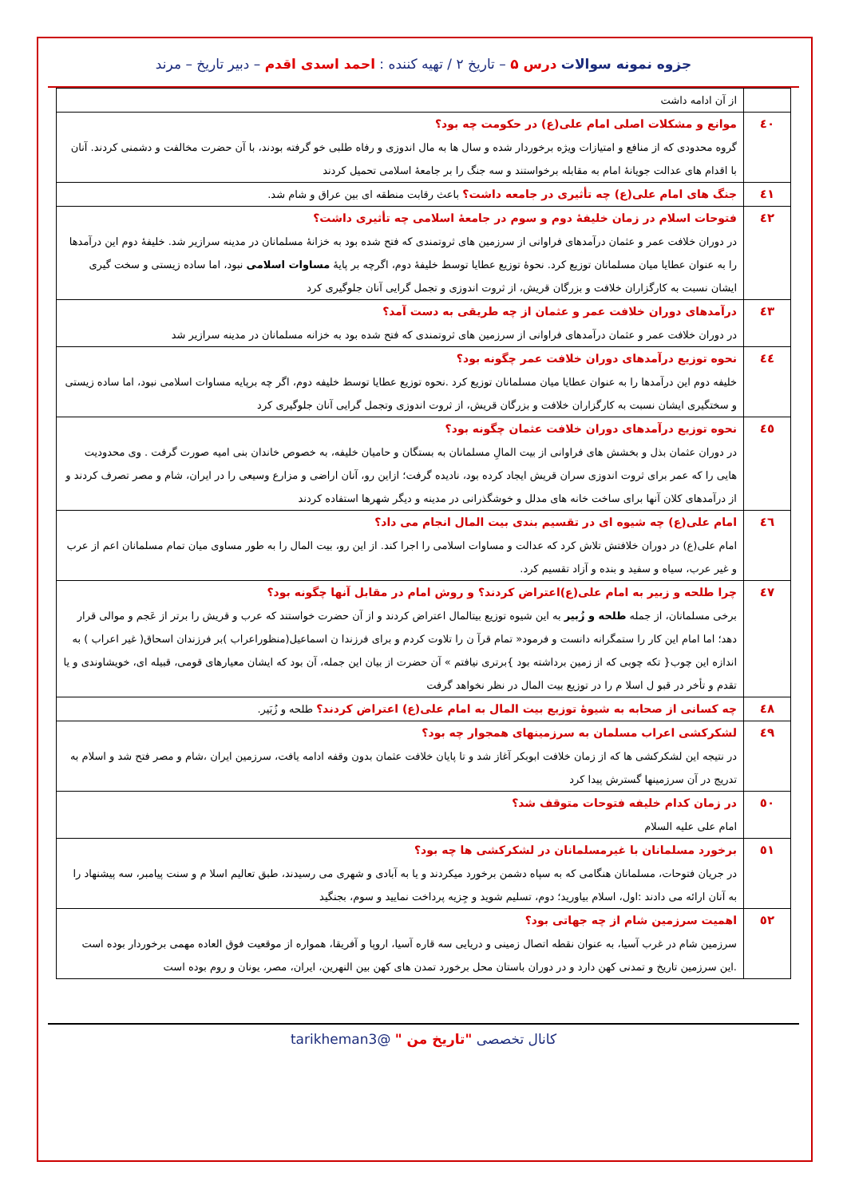جزوه نمونه سوالات درس ۵ – تاریخ ۲ / تهیه کننده : احمد اسدی اقدم – دبیر تاریخ – مرند
| | از آن ادامه داشت |
| ٤٠ | موانع و مشکلات اصلی امام علی(ع) در حکومت چه بود؟ گروه محدودی که از منافع و امتیازات ویژه برخوردار شده و سال ها به مال اندوزی و رفاه طلبی خو گرفته بودند، با آن حضرت مخالفت و دشمنی کردند. آنان با اقدام های عدالت جویانهٔ امام به مقابله برخواستند و سه جنگ را بر جامعهٔ اسلامی تحمیل کردند |
| ٤١ | جنگ های امام علی(ع) چه تأثیری در جامعه داشت؟ باعث رقابت منطقه ای بین عراق و شام شد. |
| ٤٢ | فتوحات اسلام در زمان خلیفهٔ دوم و سوم در جامعهٔ اسلامی چه تأثیری داشت؟ در دوران خلافت عمر و عثمان درآمدهای فراوانی از سرزمین های ثروتمندی که فتح شده بود به خزانهٔ مسلمانان در مدینه سرازیر شد. خلیفهٔ دوم این درآمدها را به عنوان عطایا میان مسلمانان توزیع کرد. نحوهٔ توزیع عطایا توسط خلیفهٔ دوم، اگرچه بر پایهٔ مساوات اسلامی نبود، اما ساده زیستی و سخت گیری ایشان نسبت به کارگزاران خلافت و بزرگان قریش، از ثروت اندوزی و تجمل گرایی آنان جلوگیری کرد |
| ٤٣ | درآمدهای دوران خلافت عمر و عثمان از چه طریقی به دست آمد؟ در دوران خلافت عمر و عثمان درآمدهای فراوانی از سرزمین های ثروتمندی که فتح شده بود به خزانه مسلمانان در مدینه سرازیر شد |
| ٤٤ | نحوه توزیع درآمدهای دوران خلافت عمر چگونه بود؟ خلیفه دوم این درآمدها را به عنوان عطایا میان مسلمانان توزیع کرد .نحوه توزیع عطایا توسط خلیفه دوم، اگر چه برپایه مساوات اسلامی نبود، اما ساده زیستی و سختگیری ایشان نسبت به کارگزاران خلافت و بزرگان قریش، از ثروت اندوزی وتجمل گرایی آنان جلوگیری کرد |
| ٤٥ | نحوه توزیع درآمدهای دوران خلافت عثمان چگونه بود؟ در دوران عثمان بذل و بخشش های فراوانی از بیت المالِ مسلمانان به بستگان و حامیان خلیفه، به خصوص خاندان بنی امیه صورت گرفت . وی محدودیت هایی را که عمر برای ثروت اندوزی سران قریش ایجاد کرده بود، نادیده گرفت؛ ازاین رو، آنان اراضی و مزارع وسیعی را در ایران، شام و مصر تصرف کردند و از درآمدهای کلان آنها برای ساخت خانه های مدلل و خوشگذرانی در مدینه و دیگر شهرها استفاده کردند |
| ٤٦ | امام علی(ع) چه شیوه ای در تقسیم بندی بیت المال انجام می داد؟ امام علی(ع) در دوران خلافتش تلاش کرد که عدالت و مساوات اسلامی را اجرا کند. از این رو، بیت المال را به طور مساوی میان تمام مسلمانان اعم از عرب و غیر عرب، سیاه و سفید و بنده و آزاد تقسیم کرد. |
| ٤٧ | چرا طلحه و زبیر به امام علی(ع)اعتراض کردند؟ و روش امام در مقابل آنها چگونه بود؟ برخی مسلمانان، از جمله طلحه و زُبیر به این شیوه توزیع بیتالمال اعتراض کردند و از آن حضرت خواستند که عرب و قریش را برتر از عَجم و موالی قرار دهد؛ اما امام این کار را ستمگرانه دانست و فرمود« تمام قرآ ن را تلاوت کردم و برای فرزندا ن اسماعیل(منظوراعراب )بر فرزندان اسحاق( غیر اعراب ) به اندازه این چوب{ تکه چوبی که از زمین برداشته بود }برتری نیافتم » آن حضرت از بیان این جمله، آن بود که ایشان معیارهای قومی، قبیله ای، خویشاوندی و یا تقدم و تأخر در قبو ل اسلا م را در توزیع بیت المال در نظر نخواهد گرفت |
| ٤٨ | چه کسانی از صحابه به شیوهٔ توزیع بیت المال به امام علی(ع) اعتراض کردند؟ طلحه و زُبَیر. |
| ٤٩ | لشکرکشی اعراب مسلمان به سرزمینهای همجوار چه بود؟ در نتیجه این لشکرکشی ها که از زمان خلافت ابوبکر آغاز شد و تا پایان خلافت عثمان بدون وقفه ادامه یافت، سرزمین ایران ،شام و مصر فتح شد و اسلام به تدریج در آن سرزمینها گسترش پیدا کرد |
| ٥٠ | در زمان کدام خلیفه فتوحات متوقف شد؟ امام علی علیه السلام |
| ٥١ | برخورد مسلمانان با غیرمسلمانان در لشکرکشی ها چه بود؟ در جریان فتوحات، مسلمانان هنگامی که به سپاه دشمن برخورد میکردند و یا به آبادی و شهری می رسیدند، طبق تعالیم اسلا م و سنت پیامبر، سه پیشنهاد را به آنان ارائه می دادند :اول، اسلام بیاورید؛ دوم، تسلیم شوید و جِزیه پرداخت نمایید و سوم، بجنگید |
| ٥٢ | اهمیت سرزمین شام از چه جهاتی بود؟ سرزمین شام در غرب آسیا، به عنوان نقطه اتصال زمینی و دریایی سه قاره آسیا، اروپا و آفریقا، همواره از موقعیت فوق العاده مهمی برخوردار بوده است .این سرزمین تاریخ و تمدنی کهن دارد و در دوران باستان محل برخورد تمدن های کهن بین النهرین، ایران، مصر، یونان و روم بوده است |
کانال تخصصی "تاریخ من " @tarikheman3